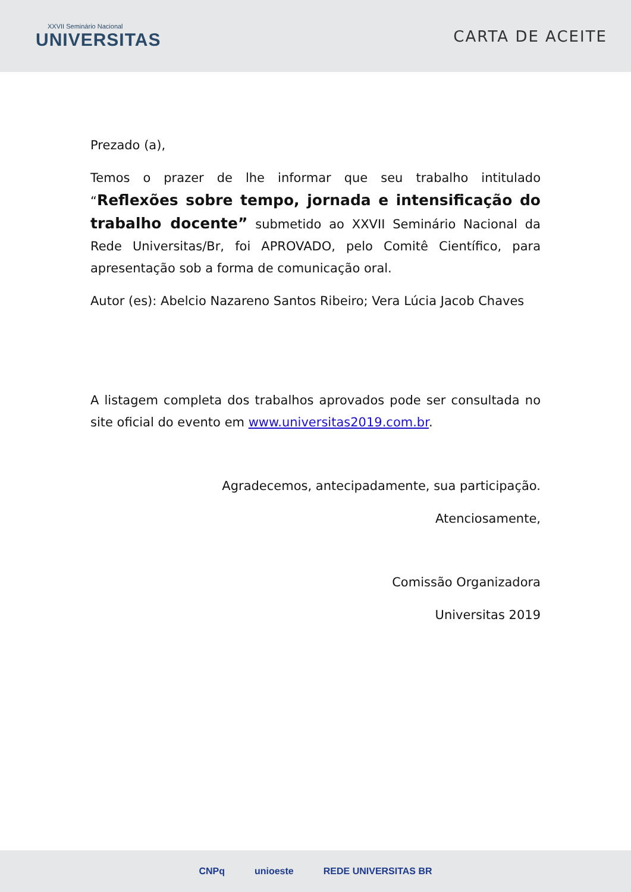XXVII Seminário Nacional
UNIVERSITAS
CARTA DE ACEITE
Prezado (a),
Temos o prazer de lhe informar que seu trabalho intitulado “Reflexões sobre tempo, jornada e intensificação do trabalho docente” submetido ao XXVII Seminário Nacional da Rede Universitas/Br, foi APROVADO, pelo Comitê Científico, para apresentação sob a forma de comunicação oral.
Autor (es): Abelcio Nazareno Santos Ribeiro; Vera Lúcia Jacob Chaves
A listagem completa dos trabalhos aprovados pode ser consultada no site oficial do evento em www.universitas2019.com.br.
Agradecemos, antecipadamente, sua participação.
Atenciosamente,
Comissão Organizadora
Universitas 2019
CNPq unioeste REDE UNIVERSITAS BR